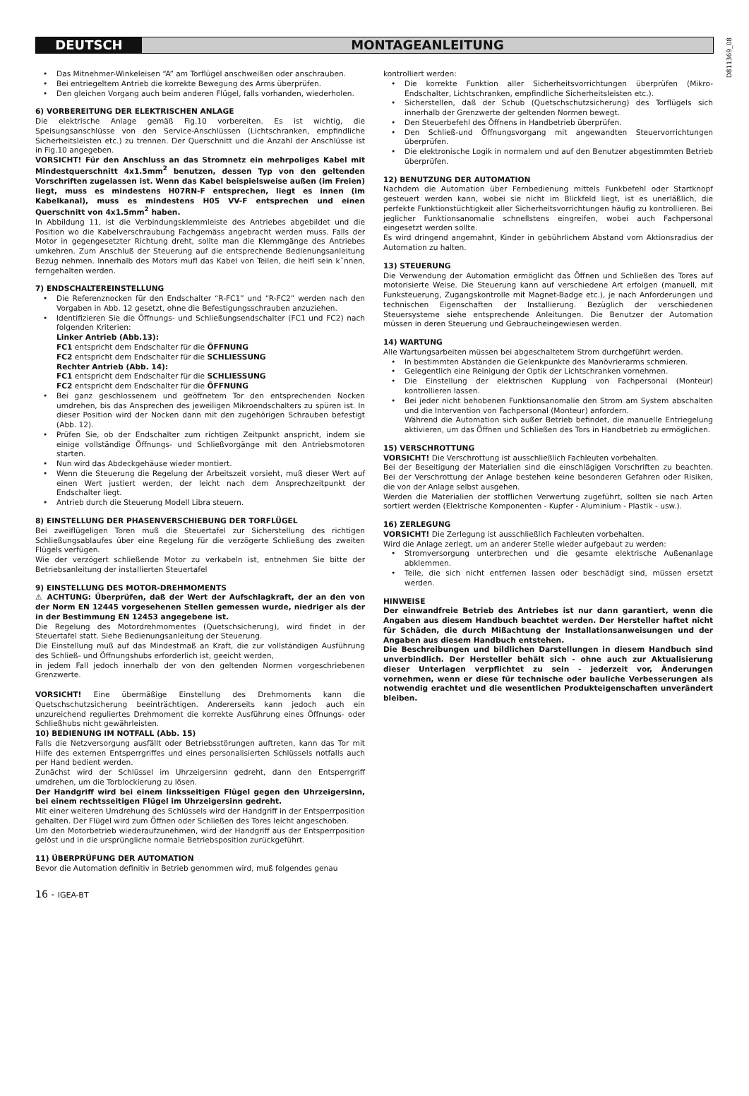DEUTSCH MONTAGEANLEITUNG
D811369_08
Das Mitnehmer-Winkeleisen “A” am Torflügel anschweißen oder anschrauben.
Bei entriegeltem Antrieb die korrekte Bewegung des Arms überprüfen.
Den gleichen Vorgang auch beim anderen Flügel, falls vorhanden, wiederholen.
6) VORBEREITUNG DER ELEKTRISCHEN ANLAGE
Die elektrische Anlage gemäß Fig.10 vorbereiten. Es ist wichtig, die Speisungsanschlüsse von den Service-Anschlüssen (Lichtschranken, empfindliche Sicherheitsleisten etc.) zu trennen. Der Querschnitt und die Anzahl der Anschlüsse ist in Fig.10 angegeben.
VORSICHT! Für den Anschluss an das Stromnetz ein mehrpoliges Kabel mit Mindestquerschnitt 4x1.5mm<sup>2</sup> benutzen, dessen Typ von den geltenden Vorschriften zugelassen ist. Wenn das Kabel beispielsweise außen (im Freien) liegt, muss es mindestens H07RN-F entsprechen, liegt es innen (im Kabelkanal), muss es mindestens H05 VV-F entsprechen und einen Querschnitt von 4x1.5mm<sup>2</sup> haben.
In Abbildung 11, ist die Verbindungsklemmleiste des Antriebes abgebildet und die Position wo die Kabelverschraubung Fachgemäss angebracht werden muss. Falls der Motor in gegengesetzter Richtung dreht, sollte man die Klemmgänge des Antriebes umkehren. Zum Anschluß der Steuerung auf die entsprechende Bedienungsanleitung Bezug nehmen. Innerhalb des Motors mufl das Kabel von Teilen, die heifl sein kˆnnen, ferngehalten werden.
7) ENDSCHALTEREINSTELLUNG
Die Referenznocken für den Endschalter “R-FC1” und “R-FC2” werden nach den Vorgaben in Abb. 12 gesetzt, ohne die Befestigungsschrauben anzuziehen.
Identifizieren Sie die Öffnungs- und Schließungsendschalter (FC1 und FC2) nach folgenden Kriterien:
Linker Antrieb (Abb.13):
FC1 entspricht dem Endschalter für die ÖFFNUNG
FC2 entspricht dem Endschalter für die SCHLIESSUNG
Rechter Antrieb (Abb. 14):
FC1 entspricht dem Endschalter für die SCHLIESSUNG
FC2 entspricht dem Endschalter für die ÖFFNUNG
Bei ganz geschlossenem und geöffnetem Tor den entsprechenden Nocken umdrehen, bis das Ansprechen des jeweiligen Mikroendschalters zu spüren ist. In dieser Position wird der Nocken dann mit den zugehörigen Schrauben befestigt (Abb. 12).
Prüfen Sie, ob der Endschalter zum richtigen Zeitpunkt anspricht, indem sie einige vollständige Öffnungs- und Schließvorgänge mit den Antriebsmotoren starten.
Nun wird das Abdeckgehäuse wieder montiert.
Wenn die Steuerung die Regelung der Arbeitszeit vorsieht, muß dieser Wert auf einen Wert justiert werden, der leicht nach dem Ansprechzeitpunkt der Endschalter liegt.
Antrieb durch die Steuerung Modell Libra steuern.
8) EINSTELLUNG DER PHASENVERSCHIEBUNG DER TORFLÜGEL
Bei zweiflügeligen Toren muß die Steuertafel zur Sicherstellung des richtigen Schließungsablaufes über eine Regelung für die verzögerte Schließung des zweiten Flügels verfügen.
Wie der verzögert schließende Motor zu verkabeln ist, entnehmen Sie bitte der Betriebsanleitung der installierten Steuertafel
9) EINSTELLUNG DES MOTOR-DREHMOMENTS
⚠ ACHTUNG: Überprüfen, daß der Wert der Aufschlagkraft, der an den von der Norm EN 12445 vorgesehenen Stellen gemessen wurde, niedriger als der in der Bestimmung EN 12453 angegebene ist.
Die Regelung des Motordrehmomentes (Quetschsicherung), wird findet in der Steuertafel statt. Siehe Bedienungsanleitung der Steuerung.
Die Einstellung muß auf das Mindestmaß an Kraft, die zur vollständigen Ausführung des Schließ- und Öffnungshubs erforderlich ist, geeicht werden,
in jedem Fall jedoch innerhalb der von den geltenden Normen vorgeschriebenen Grenzwerte.
VORSICHT! Eine übermäßige Einstellung des Drehmoments kann die Quetschschutzsicherung beeinträchtigen. Andererseits kann jedoch auch ein unzureichend reguliertes Drehmoment die korrekte Ausführung eines Öffnungs- oder Schließhubs nicht gewährleisten.
10) BEDIENUNG IM NOTFALL (Abb. 15)
Falls die Netzversorgung ausfällt oder Betriebsstörungen auftreten, kann das Tor mit Hilfe des externen Entsperrgriffes und eines personalisierten Schlüssels notfalls auch per Hand bedient werden.
Zunächst wird der Schlüssel im Uhrzeigersinn gedreht, dann den Entsperrgriff umdrehen, um die Torblockierung zu lösen.
Der Handgriff wird bei einem linksseitigen Flügel gegen den Uhrzeigersinn, bei einem rechtsseitigen Flügel im Uhrzeigersinn gedreht.
Mit einer weiteren Umdrehung des Schlüssels wird der Handgriff in der Entsperrposition gehalten. Der Flügel wird zum Öffnen oder Schließen des Tores leicht angeschoben.
Um den Motorbetrieb wiederaufzunehmen, wird der Handgriff aus der Entsperrposition gelöst und in die ursprüngliche normale Betriebsposition zurückgeführt.
11) ÜBERPRÜFUNG DER AUTOMATION
Bevor die Automation definitiv in Betrieb genommen wird, muß folgendes genau
kontrolliert werden:
Die korrekte Funktion aller Sicherheitsvorrichtungen überprüfen (Mikro-Endschalter, Lichtschranken, empfindliche Sicherheitsleisten etc.).
Sicherstellen, daß der Schub (Quetschschutzsicherung) des Torflügels sich innerhalb der Grenzwerte der geltenden Normen bewegt.
Den Steuerbefehl des Öffnens in Handbetrieb überprüfen.
Den Schließ-und Öffnungsvorgang mit angewandten Steuervorrichtungen überprüfen.
Die elektronische Logik in normalem und auf den Benutzer abgestimmten Betrieb überprüfen.
12) BENUTZUNG DER AUTOMATION
Nachdem die Automation über Fernbedienung mittels Funkbefehl oder Startknopf gesteuert werden kann, wobei sie nicht im Blickfeld liegt, ist es unerläßlich, die perfekte Funktionstüchtigkeit aller Sicherheitsvorrichtungen häufig zu kontrollieren. Bei jeglicher Funktionsanomalie schnellstens eingreifen, wobei auch Fachpersonal eingesetzt werden sollte.
Es wird dringend angemahnt, Kinder in gebührlichem Abstand vom Aktionsradius der Automation zu halten.
13) STEUERUNG
Die Verwendung der Automation ermöglicht das Öffnen und Schließen des Tores auf motorisierte Weise. Die Steuerung kann auf verschiedene Art erfolgen (manuell, mit Funksteuerung, Zugangskontrolle mit Magnet-Badge etc.), je nach Anforderungen und technischen Eigenschaften der Installierung. Bezüglich der verschiedenen Steuersysteme siehe entsprechende Anleitungen. Die Benutzer der Automation müssen in deren Steuerung und Gebraucheingewiesen werden.
14) WARTUNG
Alle Wartungsarbeiten müssen bei abgeschaltetem Strom durchgeführt werden.
In bestimmten Abständen die Gelenkpunkte des Manövrierarms schmieren.
Gelegentlich eine Reinigung der Optik der Lichtschranken vornehmen.
Die Einstellung der elektrischen Kupplung von Fachpersonal (Monteur) kontrollieren lassen.
Bei jeder nicht behobenen Funktionsanomalie den Strom am System abschalten und die Intervention von Fachpersonal (Monteur) anfordern.
Während die Automation sich außer Betrieb befindet, die manuelle Entriegelung aktivieren, um das Öffnen und Schließen des Tors in Handbetrieb zu ermöglichen.
15) VERSCHROTTUNG
VORSICHT! Die Verschrottung ist ausschließlich Fachleuten vorbehalten.
Bei der Beseitigung der Materialien sind die einschlägigen Vorschriften zu beachten. Bei der Verschrottung der Anlage bestehen keine besonderen Gefahren oder Risiken, die von der Anlage selbst ausgehen.
Werden die Materialien der stofflichen Verwertung zugeführt, sollten sie nach Arten sortiert werden (Elektrische Komponenten - Kupfer - Aluminium - Plastik - usw.).
16) ZERLEGUNG
VORSICHT! Die Zerlegung ist ausschließlich Fachleuten vorbehalten.
Wird die Anlage zerlegt, um an anderer Stelle wieder aufgebaut zu werden:
Stromversorgung unterbrechen und die gesamte elektrische Außenanlage abklemmen.
Teile, die sich nicht entfernen lassen oder beschädigt sind, müssen ersetzt werden.
HINWEISE
Der einwandfreie Betrieb des Antriebes ist nur dann garantiert, wenn die Angaben aus diesem Handbuch beachtet werden. Der Hersteller haftet nicht für Schäden, die durch Mißachtung der Installationsanweisungen und der Angaben aus diesem Handbuch entstehen.
Die Beschreibungen und bildlichen Darstellungen in diesem Handbuch sind unverbindlich. Der Hersteller behält sich - ohne auch zur Aktualisierung dieser Unterlagen verpflichtet zu sein - jederzeit vor, Änderungen vornehmen, wenn er diese für technische oder bauliche Verbesserungen als notwendig erachtet und die wesentlichen Produkteigenschaften unverändert bleiben.
16 - IGEA-BT